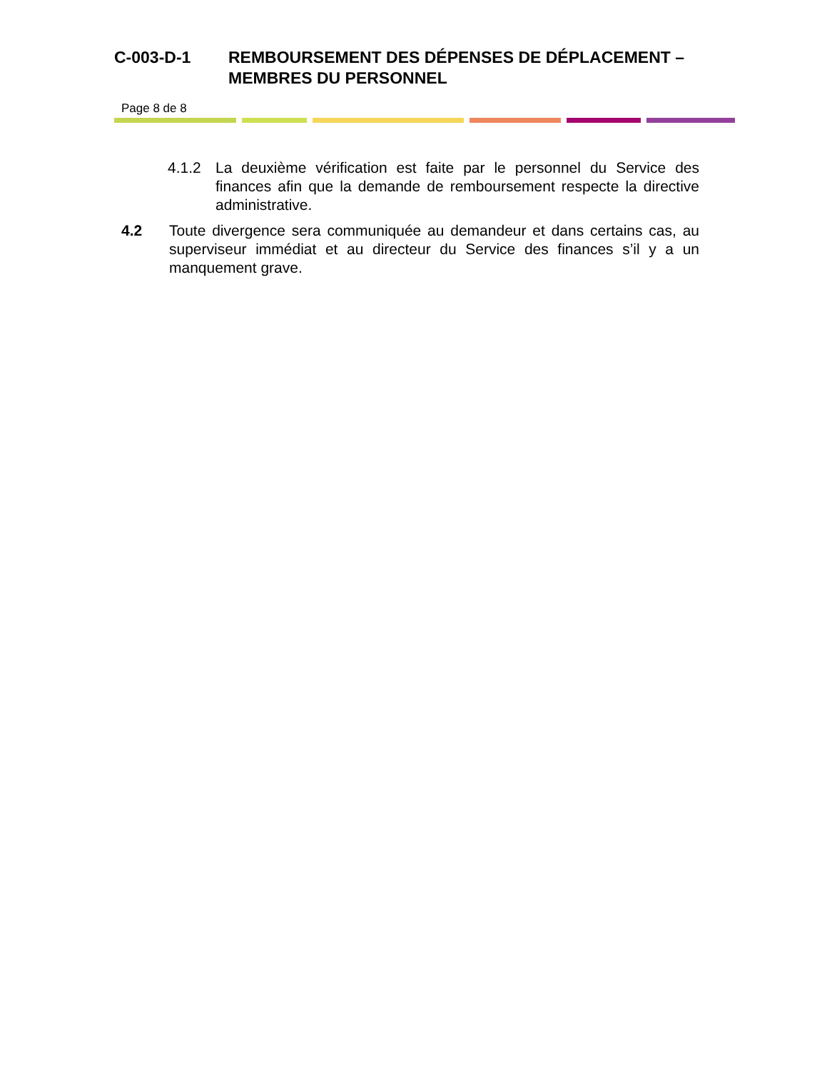C-003-D-1 REMBOURSEMENT DES DÉPENSES DE DÉPLACEMENT – MEMBRES DU PERSONNEL
Page 8 de 8
4.1.2 La deuxième vérification est faite par le personnel du Service des finances afin que la demande de remboursement respecte la directive administrative.
4.2 Toute divergence sera communiquée au demandeur et dans certains cas, au superviseur immédiat et au directeur du Service des finances s’il y a un manquement grave.